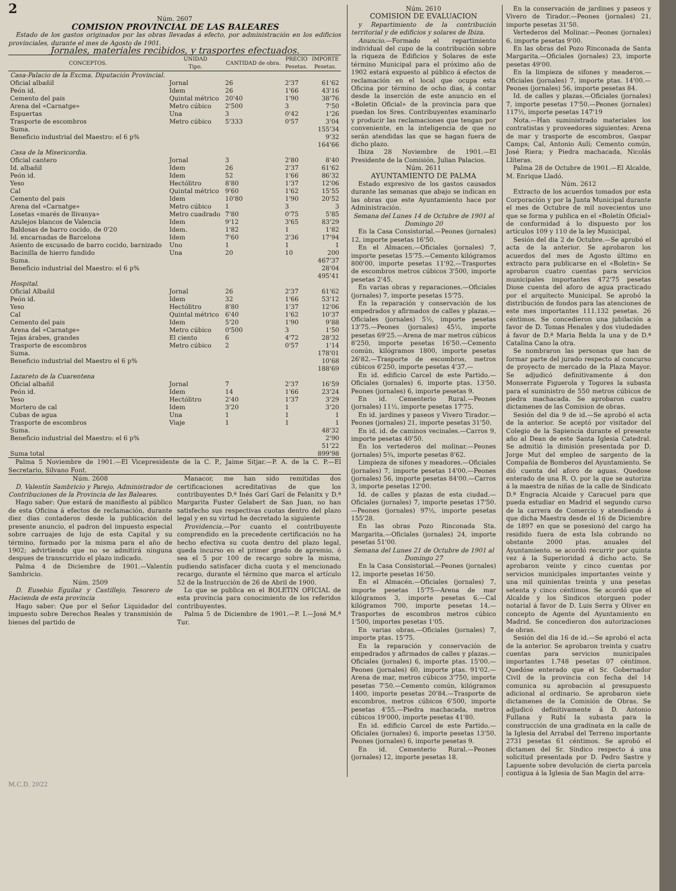2
Núm. 2607
COMISION PROVINCIAL DE LAS BALEARES
Estado de los gastos originados por las obras llevadas á efecto, por administración en los edificios provinciales, durante el mes de Agosto de 1901.
Jornales, materiales recibidos, y trasportes efectuados.
| CONCEPTOS. | UNIDAD Tipo. | CANTIDAD de obra. | PRECIO Pesetas. | IMPORTE Pesetas. |
| --- | --- | --- | --- | --- |
| Casa-Palacio de la Excma. Diputación Provincial. | | | | |
| Oficial albañil | Jornal | 26 | 2'37 | 61'62 |
| Peón id. | Idem | 26 | 1'66 | 43'16 |
| Cemento del pais | Quintal métrico | 20'40 | 1'90 | 38'76 |
| Arena del «Carnatge» | Metro cúbico | 2'500 | 3 | 7'50 |
| Espuertas | Una | 3 | 0'42 | 1'26 |
| Trasporte de escombros | Metro cúbico | 5'333 | 0'57 | 3'04 |
| Suma. | | | | 155'34 |
| Beneficio industrial del Maestro: el 6 p% | | | | 9'32 |
| | | | | 164'66 |
| Casa de la Misericordia. | | | | |
| Oficial cantero | Jornal | 3 | 2'80 | 8'40 |
| Id. albañil | Idem | 26 | 2'37 | 61'62 |
| Peón id. | Idem | 52 | 1'66 | 86'32 |
| Yeso | Hectólitro | 8'80 | 1'37 | 12'06 |
| Cal | Quintal métrico | 9'60 | 1'62 | 15'55 |
| Cemento del pais | Idem | 10'80 | 1'90 | 20'52 |
| Arena del «Carnatge» | Metro cúbico | 1 | 3 | 3 |
| Losetas «marés de llivanya» | Metro cuadrado | 7'80 | 0'75 | 5'85 |
| Azulejos blancos de Valencia | Idem | 9'12 | 3'65 | 83'29 |
| Baldosas de barro cocido, de 0'20 | Idem. | 1'82 | 1 | 1'82 |
| Id. encarnadas de Barcelona | Idem | 7'60 | 2'36 | 17'94 |
| Asiento de excusado de barro cocido, barnizado | Uno | 1 | 1 | 1 |
| Bacinilla de hierro fundido | Una | 20 | 10 | 200 |
| Suma. | | | | 467'37 |
| Beneficio industrial del Maestro: el 6 p% | | | | 28'04 |
| | | | | 495'41 |
| Hospital. | | | | |
| Oficial Albañil | Jornal | 26 | 2'37 | 61'62 |
| Peón id. | Idem | 32 | 1'66 | 53'12 |
| Yeso | Hectólitro | 8'80 | 1'37 | 12'06 |
| Cal | Quintal métrico | 6'40 | 1'62 | 10'37 |
| Cemento del pais | Idem | 5'20 | 1'90 | 9'88 |
| Arena del «Carnatge» | Metro cúbico | 0'500 | 3 | 1'50 |
| Tejas árabes, grandes | El ciento | 6 | 4'72 | 28'32 |
| Trasporte de escombros | Metro cúbico | 2 | 0'57 | 1'14 |
| Suma. | | | | 178'01 |
| Beneficio industrial del Maestro el 6 p% | | | | 10'68 |
| | | | | 188'69 |
| Lazareto de la Cuarentena | | | | |
| Oficial albañil | Jornal | 7 | 2'37 | 16'59 |
| Peón id. | Idem | 14 | 1'66 | 23'24 |
| Yeso | Hectólitro | 2'40 | 1'37 | 3'29 |
| Mortero de cal | Idem | 3'20 | 1 | 3'20 |
| Cubas de agua | Una | 1 | 1 | 1 |
| Trasporte de escombros | Viaje | 1 | 1 | 1 |
| Suma. | | | | 48'32 |
| Beneficio industrial del Maestro: el 6 p% | | | | 2'90 |
| | | | | 51'22 |
| Suma total | | | | 899'98 |
Palma 5 Noviembre de 1901.—El Vicepresidente de la C. P., Jaime Sitjar.—P. A. de la C. P.—El Secretario, Silvano Font.
Núm. 2608
D. Valentín Sambricio y Parejo, Administrador de Contribuciones de la Provincia de las Baleares.
Hago saber: Que estará de manifiesto al público de esta Oficina á efectos de reclamación, durante diez dias contaderos desde la publicación del presente anuncio, el padron del impuesto especial sobre carruajes de lujo de esta Capital y su término, formado por la misma para el año de 1902; advirtiendo que no se admitirá ninguna despues de transcurrido el plazo indicado.
Palma 4 de Diciembre de 1901.—Valentín Sambricio.
Núm. 2509
D. Eusebio Eguilaz y Castillejo, Tesorero de Hacienda de esta provincia
Hago saber: Que por el Señor Liquidador del impuesto sobre Derechos Reales y transmisión de bienes del partido de
Manacor, me han sido remitidas dos certificaciones acreditativas de que los contribuyentes D.ª Inés Garí Garí de Felanitx y D.ª Margarita Fuster Gelabert de San Juan, no han satisfecho sus respectivas cuotas dentro del plazo legal y en su virtud he decretado la siguiente
Providencia.—Por cuanto el contribuyente comprendido en la precedente certificación no ha hecho efectiva su cuota dentro del plazo legal, queda incurso en el primer grado de apremio, ó sea el 5 por 100 de recargo sobre la misma, pudiendo satisfacer dicha cuota y el mencionado recargo, durante el término que marca el artículo 52 de la Instrucción de 26 de Abril de 1900.
Lo que se publica en el BOLETIN OFICIAL de esta provincia para conocimiento de los referidos contribuyentes.
Palma 5 de Diciembre de 1901.—P. I.—José M.ª Tur.
Núm. 2610
COMISION DE EVALUACION
y Repartimiento de la contribución territorial y de edificios y solares de Ibiza.
Anuncio.—Formado el repartimiento individual del cupo de la contribución sobre la riqueza de Edificios y Solares de este término Municipal para el próximo año de 1902 estará expuesto al público á efectos de reclamación en el local que ocupa esta Oficina por término de ocho dias, á contar desde la inserción de este anuncio en el «Boletin Oficial» de la provincia para que puedan los Sres. Contribuyentes examinarlo y producir las reclamaciones que tengan por conveniente, en la inteligencia de que no serán atendidas las que se hagan fuera de dicho plazo.
Ibiza 28 Noviembre de 1901.—El Presidente de la Comisión, Julian Palacios.
Núm. 2611
AYUNTAMIENTO DE PALMA
Estado expresivo de los gastos causados durante las semanas que abajo se indican en las obras que este Ayuntamiento hace por Administración.
Semana del Lunes 14 de Octubre de 1901 al Domingo 20
En la Casa Consistorial.—Peones (jornales) 12, importe pesetas 16'50.
En el Almacen.—Oficiales (jornales) 7, importe pesetas 15'75.—Cemento kilógramos 800'00, importe pesetas 11'92.—Trasportes de escombros metros cúbicos 3'500, importe pesetas 2'45.
En varias obras y reparaciones.—Oficiales (jornales) 7, importe pesetas 15'75.
En la reparación y conservación de los empedrados y afirmados de calles y plazas.—Oficiales (jornales) 5½, importe pesetas 13'75.—Peones (jornales) 45½, importe pesetas 69'25.—Arena de mar metros cúbicos 8'250, importe pesetas 16'50.—Cemento común, kilógramos 1800, importe pesetas 26'82.—Trasporte de escombros, metros cúbicos 6'250, importe pesetas 4'37.—
En id. edificio Carcel de este Partido.—Oficiales (jornales) 6, importe ptas. 13'50. Peones (jornales) 6, importe pesetas 9.
En id. Cementerio Rural.—Peones (jornales) 11½, importe pesetas 17'75.
En id. jardines y paseos y Vivero Tirador.—Peones (jornales) 21, importe pesetas 31'50.
En id. id. de caminos vecinales.—Carros 9, importe pesetas 40'50.
En los vertederos del molinar.—Peones (jornales) 5¾, importe pesetas 8'62.
Limpieza de sifones y meadores.—Oficiales (jornales) 7, importe pesetas 14'00.—Peones (jornales) 56, importe pesetas 84'00.—Carros 3, importe pesetas 12'00.
Id. de calles y plazas de esta ciudad.—Oficiales (jornales) 7, importe pesetas 17'50.—Peones (jornales) 97½, importe pesetas 155'28.
En las obras Pozo Rinconada Sta. Margarita.—Oficiales (jornales) 24, importe pesetas 51'00.
Semana del Lunes 21 de Octubre de 1901 al Domingo 27
En la Casa Consistorial.—Peones (jornales) 12, importe pesetas 16'50.
En el Almacén.—Oficiales (jornales) 7, importe pesetas 15'75—Arena de mar kilógramos 3, importe pesetas 6.—Cal kilógramos 700, importe pesetas 14.—Trasportes de escombros metros cúbico 1'500, importes pesetas 1'05.
En varias obras.—Oficiales (jornales) 7, importe ptas. 15'75.
En la reparación y conservación de empedrados y afirmados de calles y plazas.—Oficiales (jornales) 6, importe ptas. 15'00.—Peones (jornales) 60, importe ptas. 91'02.—Arena de mar, metros cúbicos 3'750, importe pesetas 7'50.—Cemento común, kilógramos 1400, importe pesetas 20'84.—Trasporte de escombros, metros cúbicos 6'500, importe pesetas 4'55.—Piedra machacada, metros cúbicos 19'000, importe pesetas 41'80.
En id. edificio Carcel de este Partido.—Oficiales (jornales) 6, importe pesetas 13'50. Peones (jornales) 6, importe pesetas 9.
En id. Cementerio Rural.—Peones (jornales) 12, importe pesetas 18.
En la conservación de jardines y paseos y Vivero de Tirador.—Peones (jornales) 21, importe pesetas 31'50.
Vertederos del Molinar.—Peones (jornales) 6, importe pesetas 9'00.
En las obras del Pozo Rinconada de Santa Margarita.—Oficiales (jornales) 23, importe pesetas 49'00.
En la limpieza de sifones y meaderos.—Oficiales (jornales) 7, importe ptas. 14'00.—Peones (jornales) 56, importe pesetas 84.
Id. de calles y plazas.—Oficiales (jornales) 7, importe pesetas 17'50.—Peones (jornales) 117½, importe pesetas 147'19
Nota.—Han suministrado materiales los contratistas y proveedores siguientes: Arena de mar y trasporte de escombros, Gaspar Camps; Cal, Antonio Aulí; Cemento común, José Riera; y Piedra machacada, Nicolás Llíteras.
Palma 28 de Octubre de 1901.—El Alcalde, M. Enrique Lladó.
Núm. 2612
Extracto de los acuerdos tomados por esta Corporación y por la Junta Municipal durante el mes de Octubre de mil novecientos uno que se forma y publica en el «Boletín Oficial» de conformidad á lo dispuesto por los artículos 109 y 110 de la ley Municipal,
Sesión del dia 2 de Octubre.—Se aprobó el acta de la anterior. Se aprobaron los acuerdos del mes de Agosto último en extracto para publicarse en el «Boletin» Se aprobaron cuatro cuentas para servicios municipales importantes 472'75 pesetas Diose cuenta del aforo de agua practicado por el arquitecto Municipal. Se aprobó la distribución de fondos para las atenciones de este mes importantes 111.132 pesetas. 26 céntimos. Se concedieron una jubilación a favor de D. Tomas Henales y dos viudedades á favor de D.ª Maria Belda la una y de D.ª Catalina Cano la otra.
Se nombraron las personas que han de formar parte del jurado respecto al concurso de proyecto de mercado de la Plaza Mayor. Se adjudicó definitivamente á don Monserrate Figuerola y Togores la subasta para el suministro de 550 metros cúbicos de piedra machacada. Se aprobaron cuatro dictamenes de las Comision de obras.
Sesión del dia 9 de id.—Se aprobó el acta de la anterior. Se aceptó por visitador del Colegio de la Sapiencia durante el presente año al Dean de este Santa Iglesia Catedral. Se admitió la dimisión presentada por D. Jorge Mut del empleo de sargento de la Compañía de Bomberos del Ayuntamiento. Se dió cuenta del aforo de aguas. Quedose enterado de una R. O. por la que se autoriza á la maestra de niñas de la calle de Sindicato D.ª Engracia Alcaide y Caracuel para que pueda estudiar en Madrid el segundo curso de la carrera de Comercio y atendiendo á que dicha Maestra desde el 16 de Diciembre de 1897 en que se posesionó del cargo ha residido fuera de esta Isla cobrando no obstante 2000 ptas. anuales del Ayuntamiento. se acordó recurrir por quinta vez á la Superioridad á dicho acto. Se aprobaron veinte y cinco cuentas por servicios municipales importantes veinte y una mil quinientas treinta y una pesetas setenta y cinco céntimos. Se acordó que el Alcalde y los Sindicos otorguen poder notarial á favor de D. Luis Serra y Oliver en concepto de Agente del Ayuntamiento en Madrid. Se concedieron dos autorizaciones de obras.
Sesión del dia 16 de id.—Se aprobó el acta de la anterior. Se aprobaron treinta y cuatro cuentas para servicios municipales importantes 1.748 pesetas 07 céntimos. Quedóse enterado que el Sr. Gobernador Civil de la provincia con fecha del 14 comunica su aprobación al presupuesto adicional al ordinario. Se aprobaron siete dictamenes de la Comisión de Obras. Se adjudicó definitivamente á D. Antonio Fullana y Rubí la subasta para la construcción de una gradinata en la calle de la Iglesia del Arrabal del Terreno importante 2731 pesetas 61 céntimos. Se aprobó el dictamen del Sr. Sindico respecto á una solicitud presentada por D. Pedro Sastre y Lapuente sobre devolución de cierta parcela contigua á la Iglesia de San Magin del arra-
M.C.D. 2022